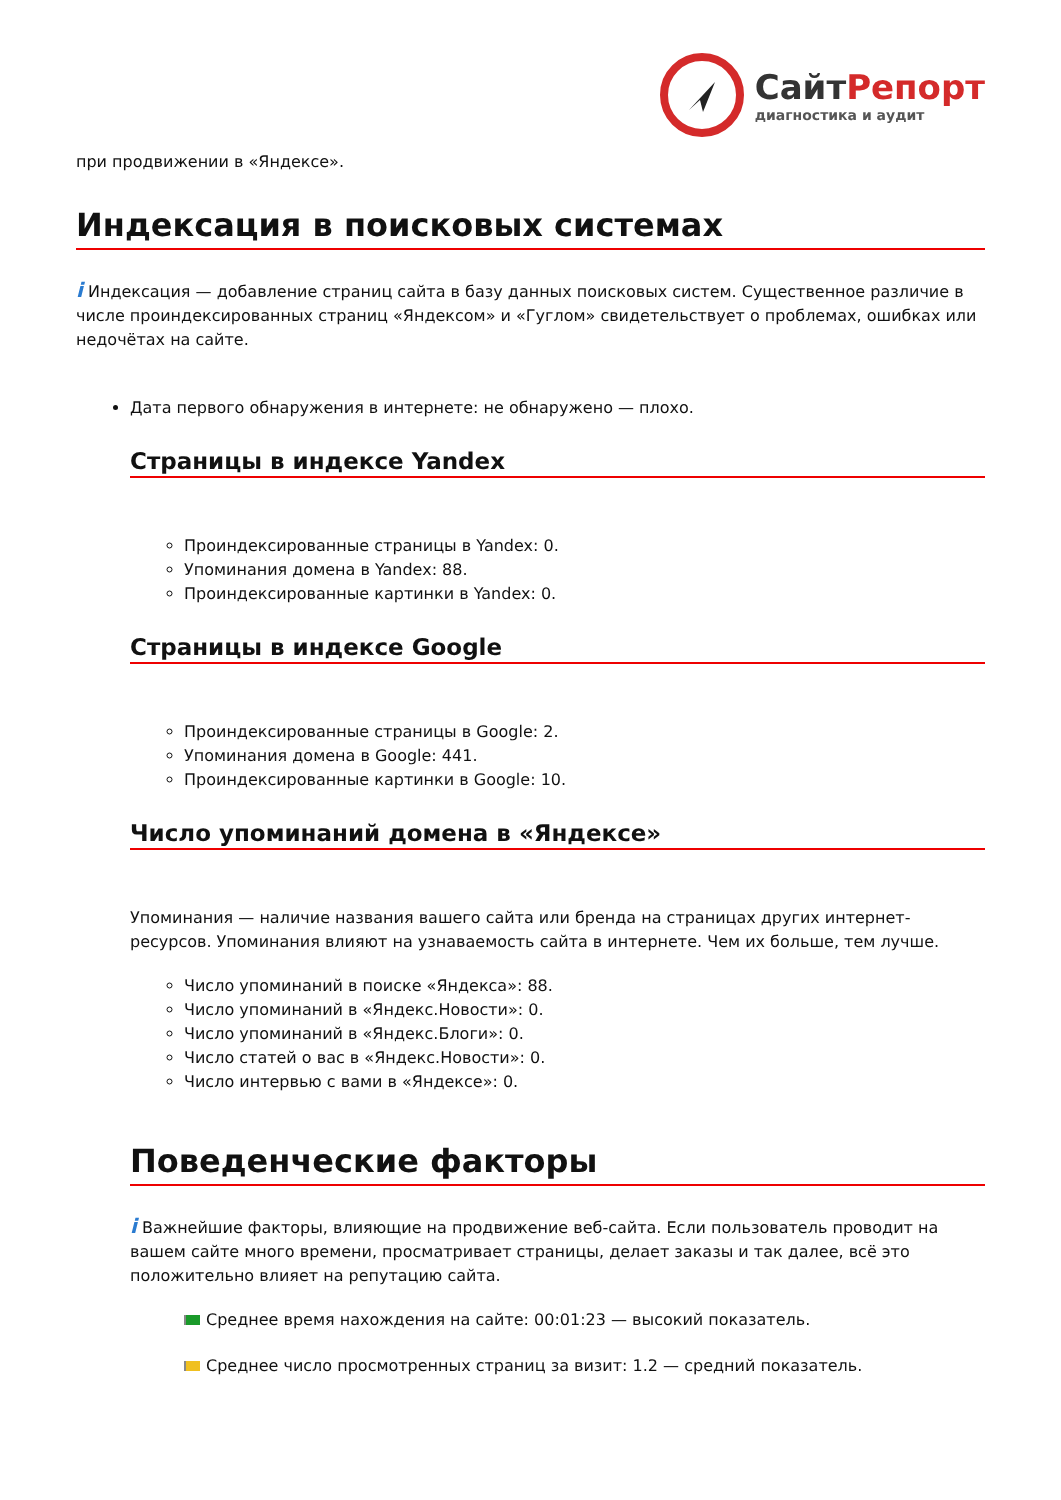СайтРепорт
диагностика и аудит
при продвижении в «Яндексе».
Индексация в поисковых системах
i Индексация — добавление страниц сайта в базу данных поисковых систем. Существенное различие в числе проиндексированных страниц «Яндексом» и «Гуглом» свидетельствует о проблемах, ошибках или недочётах на сайте.
Дата первого обнаружения в интернете: не обнаружено — плохо.
Страницы в индексе Yandex
Проиндексированные страницы в Yandex: 0.
Упоминания домена в Yandex: 88.
Проиндексированные картинки в Yandex: 0.
Страницы в индексе Google
Проиндексированные страницы в Google: 2.
Упоминания домена в Google: 441.
Проиндексированные картинки в Google: 10.
Число упоминаний домена в «Яндексе»
Упоминания — наличие названия вашего сайта или бренда на страницах других интернет-ресурсов. Упоминания влияют на узнаваемость сайта в интернете. Чем их больше, тем лучше.
Число упоминаний в поиске «Яндекса»: 88.
Число упоминаний в «Яндекс.Новости»: 0.
Число упоминаний в «Яндекс.Блоги»: 0.
Число статей о вас в «Яндекс.Новости»: 0.
Число интервью с вами в «Яндексе»: 0.
Поведенческие факторы
i Важнейшие факторы, влияющие на продвижение веб-сайта. Если пользователь проводит на вашем сайте много времени, просматривает страницы, делает заказы и так далее, всё это положительно влияет на репутацию сайта.
Среднее время нахождения на сайте: 00:01:23 — высокий показатель.
Среднее число просмотренных страниц за визит: 1.2 — средний показатель.